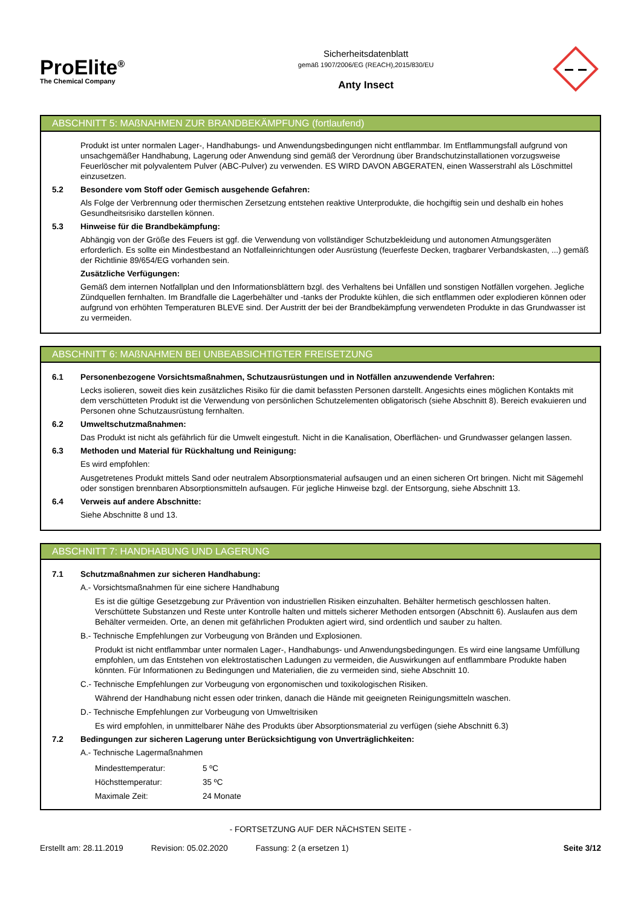ProElite<sup>®</sup>
The Chemical Company
Sicherheitsdatenblatt
gemäß 1907/2006/EG (REACH),2015/830/EU
Anty Insect
ABSCHNITT 5: MAßNAHMEN ZUR BRANDBEKÄMPFUNG (fortlaufend)
Produkt ist unter normalen Lager-, Handhabungs- und Anwendungsbedingungen nicht entflammbar. Im Entflammungsfall aufgrund von unsachgemäßer Handhabung, Lagerung oder Anwendung sind gemäß der Verordnung über Brandschutzinstallationen vorzugsweise Feuerlöscher mit polyvalentem Pulver (ABC-Pulver) zu verwenden. ES WIRD DAVON ABGERATEN, einen Wasserstrahl als Löschmittel einzusetzen.
5.2 Besondere vom Stoff oder Gemisch ausgehende Gefahren:
Als Folge der Verbrennung oder thermischen Zersetzung entstehen reaktive Unterprodukte, die hochgiftig sein und deshalb ein hohes Gesundheitsrisiko darstellen können.
5.3 Hinweise für die Brandbekämpfung:
Abhängig von der Größe des Feuers ist ggf. die Verwendung von vollständiger Schutzbekleidung und autonomen Atmungsgeräten erforderlich. Es sollte ein Mindestbestand an Notfalleinrichtungen oder Ausrüstung (feuerfeste Decken, tragbarer Verbandskasten, ...) gemäß der Richtlinie 89/654/EG vorhanden sein.
Zusätzliche Verfügungen:
Gemäß dem internen Notfallplan und den Informationsblättern bzgl. des Verhaltens bei Unfällen und sonstigen Notfällen vorgehen. Jegliche Zündquellen fernhalten. Im Brandfalle die Lagerbehälter und -tanks der Produkte kühlen, die sich entflammen oder explodieren können oder aufgrund von erhöhten Temperaturen BLEVE sind. Der Austritt der bei der Brandbekämpfung verwendeten Produkte in das Grundwasser ist zu vermeiden.
ABSCHNITT 6: MAßNAHMEN BEI UNBEABSICHTIGTER FREISETZUNG
6.1 Personenbezogene Vorsichtsmaßnahmen, Schutzausrüstungen und in Notfällen anzuwendende Verfahren:
Lecks isolieren, soweit dies kein zusätzliches Risiko für die damit befassten Personen darstellt. Angesichts eines möglichen Kontakts mit dem verschütteten Produkt ist die Verwendung von persönlichen Schutzelementen obligatorisch (siehe Abschnitt 8). Bereich evakuieren und Personen ohne Schutzausrüstung fernhalten.
6.2 Umweltschutzmaßnahmen:
Das Produkt ist nicht als gefährlich für die Umwelt eingestuft. Nicht in die Kanalisation, Oberflächen- und Grundwasser gelangen lassen.
6.3 Methoden und Material für Rückhaltung und Reinigung:
Es wird empfohlen:
Ausgetretenes Produkt mittels Sand oder neutralem Absorptionsmaterial aufsaugen und an einen sicheren Ort bringen. Nicht mit Sägemehl oder sonstigen brennbaren Absorptionsmitteln aufsaugen. Für jegliche Hinweise bzgl. der Entsorgung, siehe Abschnitt 13.
6.4 Verweis auf andere Abschnitte:
Siehe Abschnitte 8 und 13.
ABSCHNITT 7: HANDHABUNG UND LAGERUNG
7.1 Schutzmaßnahmen zur sicheren Handhabung:
A.- Vorsichtsmaßnahmen für eine sichere Handhabung
Es ist die gültige Gesetzgebung zur Prävention von industriellen Risiken einzuhalten. Behälter hermetisch geschlossen halten. Verschüttete Substanzen und Reste unter Kontrolle halten und mittels sicherer Methoden entsorgen (Abschnitt 6). Auslaufen aus dem Behälter vermeiden. Orte, an denen mit gefährlichen Produkten agiert wird, sind ordentlich und sauber zu halten.
B.- Technische Empfehlungen zur Vorbeugung von Bränden und Explosionen.
Produkt ist nicht entflammbar unter normalen Lager-, Handhabungs- und Anwendungsbedingungen. Es wird eine langsame Umfüllung empfohlen, um das Entstehen von elektrostatischen Ladungen zu vermeiden, die Auswirkungen auf entflammbare Produkte haben könnten. Für Informationen zu Bedingungen und Materialien, die zu vermeiden sind, siehe Abschnitt 10.
C.- Technische Empfehlungen zur Vorbeugung von ergonomischen und toxikologischen Risiken.
Während der Handhabung nicht essen oder trinken, danach die Hände mit geeigneten Reinigungsmitteln waschen.
D.- Technische Empfehlungen zur Vorbeugung von Umweltrisiken
Es wird empfohlen, in unmittelbarer Nähe des Produkts über Absorptionsmaterial zu verfügen (siehe Abschnitt 6.3)
7.2 Bedingungen zur sicheren Lagerung unter Berücksichtigung von Unverträglichkeiten:
A.- Technische Lagermaßnahmen
| Mindesttemperatur: | 5 ºC |
| Höchsttemperatur: | 35 ºC |
| Maximale Zeit: | 24 Monate |
- FORTSETZUNG AUF DER NÄCHSTEN SEITE -
Erstellt am: 28.11.2019 Revision: 05.02.2020 Fassung: 2 (a ersetzen 1) Seite 3/12